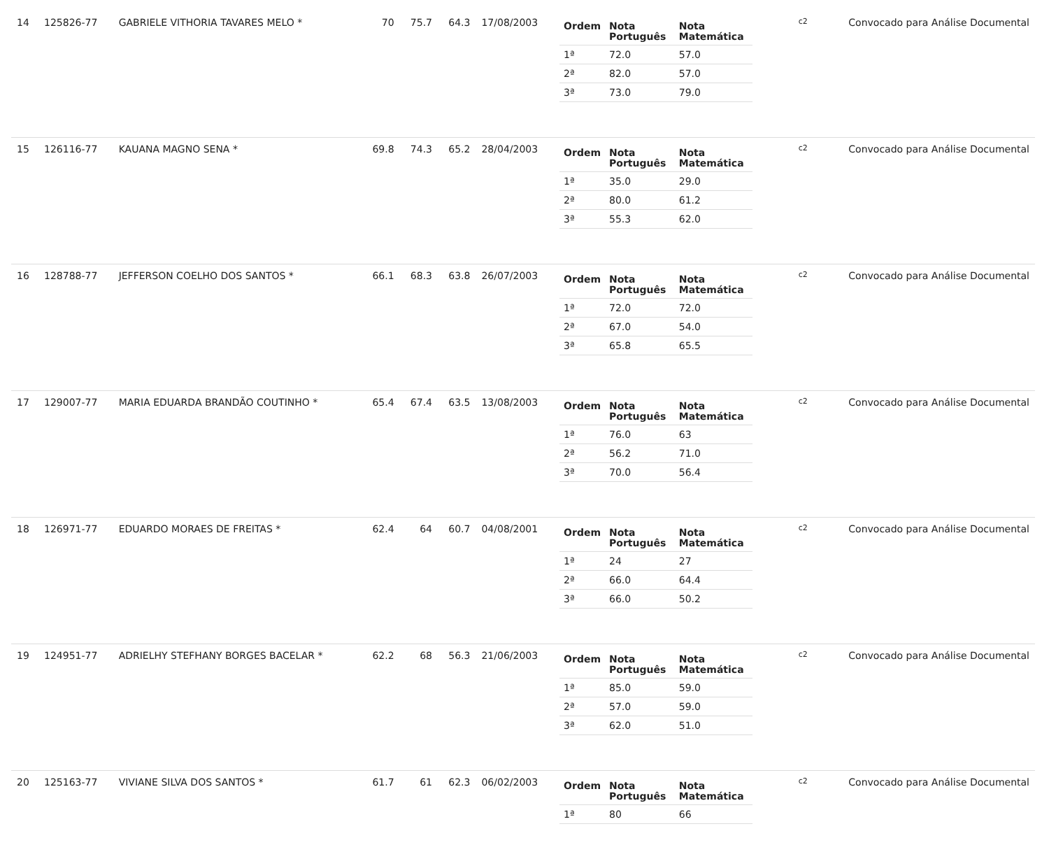| 14 | 125826-77 | GABRIELE VITHORIA TAVARES MELO * | 70 | 75.7 | 64.3 | 17/08/2003 | / Ordem / Nota Português / Nota Matemática / / --- / --- / --- / / 1ª / 72.0 / 57.0 / / 2ª / 82.0 / 57.0 / / 3ª / 73.0 / 79.0 / | c2 | Convocado para Análise Documental |
| 15 | 126116-77 | KAUANA MAGNO SENA * | 69.8 | 74.3 | 65.2 | 28/04/2003 | / Ordem / Nota Português / Nota Matemática / / --- / --- / --- / / 1ª / 35.0 / 29.0 / / 2ª / 80.0 / 61.2 / / 3ª / 55.3 / 62.0 / | c2 | Convocado para Análise Documental |
| 16 | 128788-77 | JEFFERSON COELHO DOS SANTOS * | 66.1 | 68.3 | 63.8 | 26/07/2003 | / Ordem / Nota Português / Nota Matemática / / --- / --- / --- / / 1ª / 72.0 / 72.0 / / 2ª / 67.0 / 54.0 / / 3ª / 65.8 / 65.5 / | c2 | Convocado para Análise Documental |
| 17 | 129007-77 | MARIA EDUARDA BRANDÃO COUTINHO * | 65.4 | 67.4 | 63.5 | 13/08/2003 | / Ordem / Nota Português / Nota Matemática / / --- / --- / --- / / 1ª / 76.0 / 63 / / 2ª / 56.2 / 71.0 / / 3ª / 70.0 / 56.4 / | c2 | Convocado para Análise Documental |
| 18 | 126971-77 | EDUARDO MORAES DE FREITAS * | 62.4 | 64 | 60.7 | 04/08/2001 | / Ordem / Nota Português / Nota Matemática / / --- / --- / --- / / 1ª / 24 / 27 / / 2ª / 66.0 / 64.4 / / 3ª / 66.0 / 50.2 / | c2 | Convocado para Análise Documental |
| 19 | 124951-77 | ADRIELHY STEFHANY BORGES BACELAR * | 62.2 | 68 | 56.3 | 21/06/2003 | / Ordem / Nota Português / Nota Matemática / / --- / --- / --- / / 1ª / 85.0 / 59.0 / / 2ª / 57.0 / 59.0 / / 3ª / 62.0 / 51.0 / | c2 | Convocado para Análise Documental |
| 20 | 125163-77 | VIVIANE SILVA DOS SANTOS * | 61.7 | 61 | 62.3 | 06/02/2003 | / Ordem / Nota Português / Nota Matemática / / --- / --- / --- / / 1ª / 80 / 66 / | c2 | Convocado para Análise Documental |